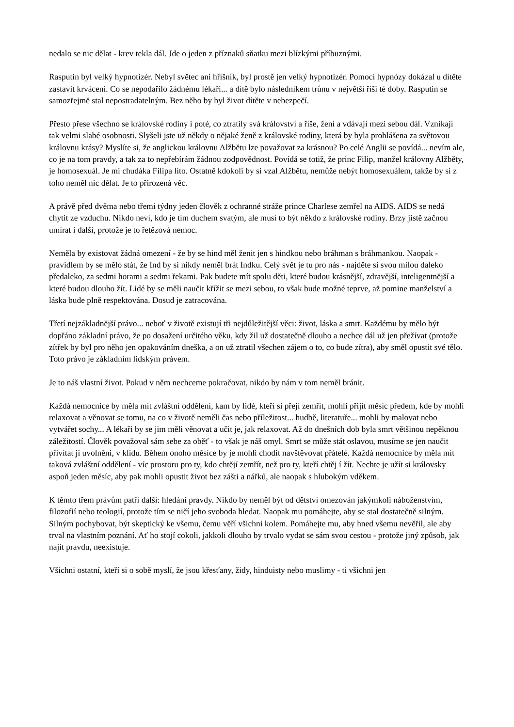nedalo se nic dělat - krev tekla dál. Jde o jeden z příznaků sňatku mezi blízkými příbuznými.
Rasputin byl velký hypnotizér. Nebyl světec ani hříšník, byl prostě jen velký hypnotizér. Pomocí hypnózy dokázal u dítěte zastavit krvácení. Co se nepodařilo žádnému lékaři... a dítě bylo následníkem trůnu v největší říši té doby. Rasputin se samozřejmě stal nepostradatelným. Bez něho by byl život dítěte v nebezpečí.
Přesto přese všechno se královské rodiny i poté, co ztratily svá království a říše, žení a vdávají mezi sebou dál. Vznikají tak velmi slabé osobnosti. Slyšeli jste už někdy o nějaké ženě z královské rodiny, která by byla prohlášena za světovou královnu krásy? Myslíte si, že anglickou královnu Alžbětu lze považovat za krásnou? Po celé Anglii se povídá... nevím ale, co je na tom pravdy, a tak za to nepřebírám žádnou zodpovědnost. Povídá se totiž, že princ Filip, manžel královny Alžběty, je homosexuál. Je mi chudáka Filipa líto. Ostatně kdokoli by si vzal Alžbětu, nemůže nebýt homosexuálem, takže by si z toho neměl nic dělat. Je to přirozená věc.
A právě před dvěma nebo třemi týdny jeden člověk z ochranné stráže prince Charlese zemřel na AIDS. AIDS se nedá chytit ze vzduchu. Nikdo neví, kdo je tím duchem svatým, ale musí to být někdo z královské rodiny. Brzy jistě začnou umírat i další, protože je to řetězová nemoc.
Neměla by existovat žádná omezení - že by se hind měl ženit jen s hindkou nebo bráhman s bráhmankou. Naopak - pravidlem by se mělo stát, že Ind by si nikdy neměl brát Indku. Celý svět je tu pro nás - najděte si svou milou daleko předaleko, za sedmi horami a sedmi řekami. Pak budete mít spolu děti, které budou krásnější, zdravější, inteligentnější a které budou dlouho žít. Lidé by se měli naučit křížit se mezi sebou, to však bude možné teprve, až pomine manželství a láska bude plně respektována. Dosud je zatracována.
Třetí nejzákladnější právo... neboť v životě existují tři nejdůležitější věci: život, láska a smrt. Každému by mělo být dopřáno základní právo, že po dosažení určitého věku, kdy žil už dostatečně dlouho a nechce dál už jen přežívat (protože zítřek by byl pro něho jen opakováním dneška, a on už ztratil všechen zájem o to, co bude zítra), aby směl opustit své tělo. Toto právo je základním lidským právem.
Je to náš vlastní život. Pokud v něm nechceme pokračovat, nikdo by nám v tom neměl bránit.
Každá nemocnice by měla mít zvláštní oddělení, kam by lidé, kteří si přejí zemřít, mohli přijít měsíc předem, kde by mohli relaxovat a věnovat se tomu, na co v životě neměli čas nebo příležitost... hudbě, literatuře... mohli by malovat nebo vytvářet sochy... A lékaři by se jim měli věnovat a učit je, jak relaxovat. Až do dnešních dob byla smrt většinou nepěknou záležitostí. Člověk považoval sám sebe za oběť - to však je náš omyl. Smrt se může stát oslavou, musíme se jen naučit přivítat ji uvolněni, v klidu. Během onoho měsíce by je mohli chodit navštěvovat přátelé. Každá nemocnice by měla mít taková zvláštní oddělení - víc prostoru pro ty, kdo chtějí zemřít, než pro ty, kteří chtěj í žít. Nechte je užít si královsky aspoň jeden měsíc, aby pak mohli opustit život bez zášti a nářků, ale naopak s hlubokým vděkem.
K těmto třem právům patří další: hledání pravdy. Nikdo by neměl být od dětství omezován jakýmkoli náboženstvím, filozofií nebo teologií, protože tím se ničí jeho svoboda hledat. Naopak mu pomáhejte, aby se stal dostatečně silným. Silným pochybovat, být skeptický ke všemu, čemu věří všichni kolem. Pomáhejte mu, aby hned všemu nevěřil, ale aby trval na vlastním poznání. Ať ho stojí cokoli, jakkoli dlouho by trvalo vydat se sám svou cestou - protože jiný způsob, jak najít pravdu, neexistuje.
Všichni ostatní, kteří si o sobě myslí, že jsou křesťany, židy, hinduisty nebo muslimy - ti všichni jen